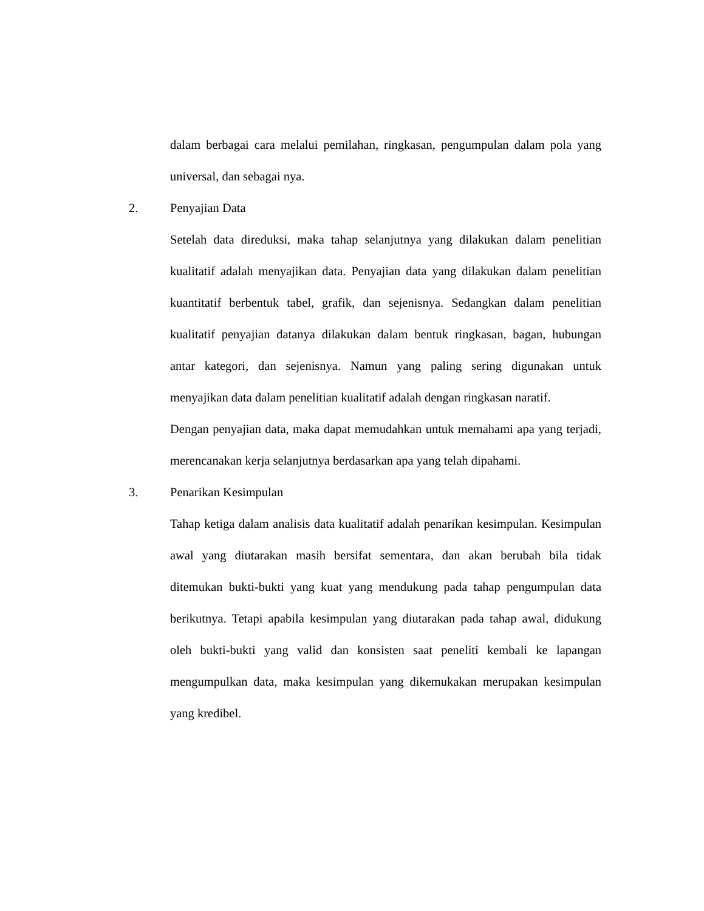dalam berbagai cara melalui pemilahan, ringkasan, pengumpulan dalam pola yang universal, dan sebagai nya.
2. Penyajian Data
Setelah data direduksi, maka tahap selanjutnya yang dilakukan dalam penelitian kualitatif adalah menyajikan data. Penyajian data yang dilakukan dalam penelitian kuantitatif berbentuk tabel, grafik, dan sejenisnya. Sedangkan dalam penelitian kualitatif penyajian datanya dilakukan dalam bentuk ringkasan, bagan, hubungan antar kategori, dan sejenisnya. Namun yang paling sering digunakan untuk menyajikan data dalam penelitian kualitatif adalah dengan ringkasan naratif.
Dengan penyajian data, maka dapat memudahkan untuk memahami apa yang terjadi, merencanakan kerja selanjutnya berdasarkan apa yang telah dipahami.
3. Penarikan Kesimpulan
Tahap ketiga dalam analisis data kualitatif adalah penarikan kesimpulan. Kesimpulan awal yang diutarakan masih bersifat sementara, dan akan berubah bila tidak ditemukan bukti-bukti yang kuat yang mendukung pada tahap pengumpulan data berikutnya. Tetapi apabila kesimpulan yang diutarakan pada tahap awal, didukung oleh bukti-bukti yang valid dan konsisten saat peneliti kembali ke lapangan mengumpulkan data, maka kesimpulan yang dikemukakan merupakan kesimpulan yang kredibel.